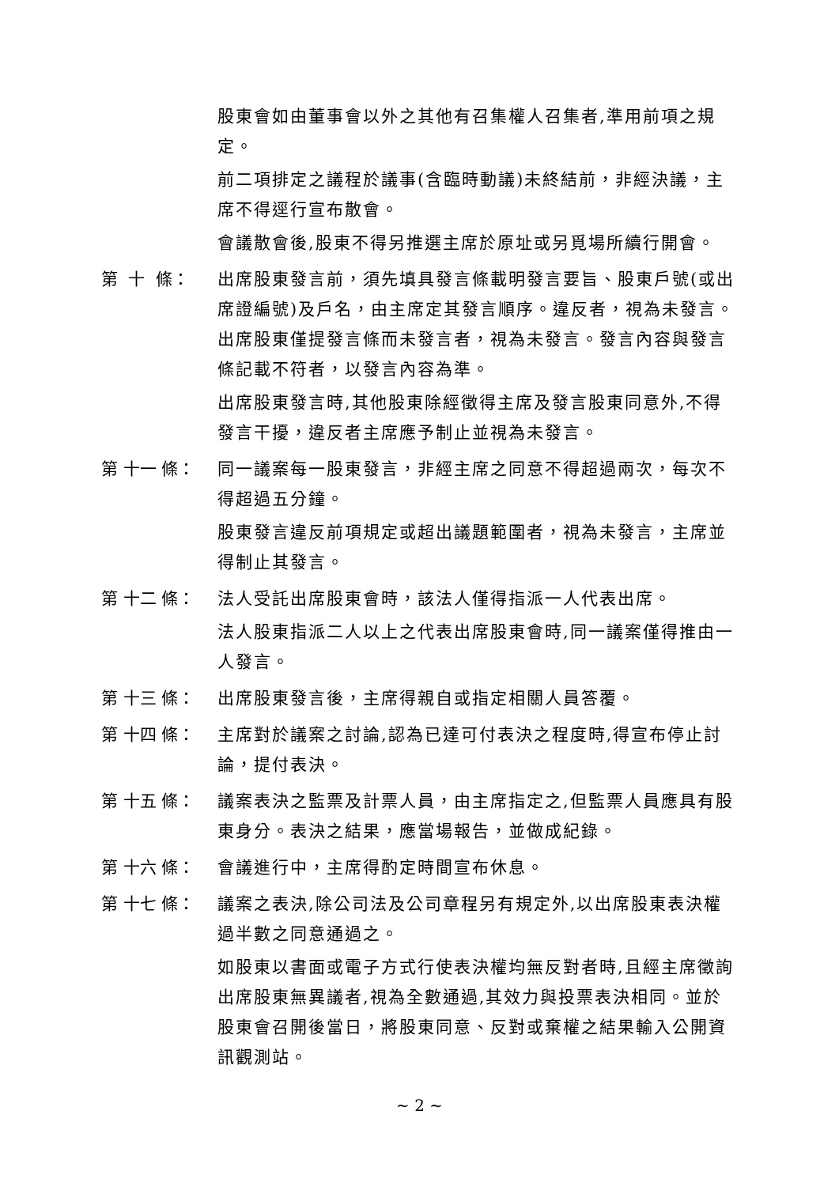股東會如由董事會以外之其他有召集權人召集者,準用前項之規定。
前二項排定之議程於議事(含臨時動議)未終結前，非經決議，主席不得逕行宣布散會。
會議散會後,股東不得另推選主席於原址或另覓場所續行開會。
第 十 條：
出席股東發言前，須先填具發言條載明發言要旨、股東戶號(或出席證編號)及戶名，由主席定其發言順序。違反者，視為未發言。出席股東僅提發言條而未發言者，視為未發言。發言內容與發言條記載不符者，以發言內容為準。
出席股東發言時,其他股東除經徵得主席及發言股東同意外,不得發言干擾，違反者主席應予制止並視為未發言。
第 十一 條：
同一議案每一股東發言，非經主席之同意不得超過兩次，每次不得超過五分鐘。
股東發言違反前項規定或超出議題範圍者，視為未發言，主席並得制止其發言。
第 十二 條：
法人受託出席股東會時，該法人僅得指派一人代表出席。
法人股東指派二人以上之代表出席股東會時,同一議案僅得推由一人發言。
第 十三 條：
出席股東發言後，主席得親自或指定相關人員答覆。
第 十四 條：
主席對於議案之討論,認為已達可付表決之程度時,得宣布停止討論，提付表決。
第 十五 條：
議案表決之監票及計票人員，由主席指定之,但監票人員應具有股東身分。表決之結果，應當場報告，並做成紀錄。
第 十六 條：
會議進行中，主席得酌定時間宣布休息。
第 十七 條：
議案之表決,除公司法及公司章程另有規定外,以出席股東表決權過半數之同意通過之。
如股東以書面或電子方式行使表決權均無反對者時,且經主席徵詢出席股東無異議者,視為全數通過,其效力與投票表決相同。並於股東會召開後當日，將股東同意、反對或棄權之結果輸入公開資訊觀測站。
~ 2 ~